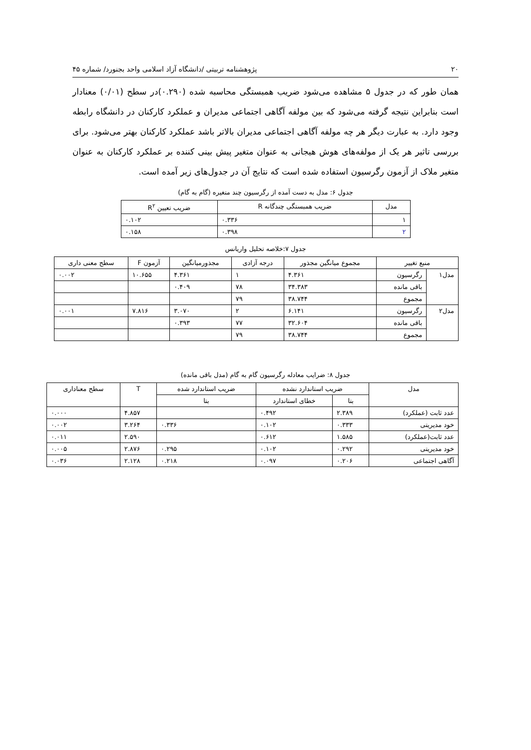۲۰ پژوهشنامه تربیتی /دانشگاه آزاد اسلامی واحد بجنورد/ شماره ۴۵
همان طور که در جدول ۵ مشاهده می‌شود ضریب همبستگی محاسبه شده (۰.۲۹۰)در سطح (۰/۰۱) معنادار است بنابراین نتیجه گرفته می‌شود که بین مولفه آگاهی اجتماعی مدیران و عملکرد کارکنان در دانشگاه رابطه وجود دارد. به عبارت دیگر هر چه مولفه آگاهی اجتماعی مدیران بالاتر باشد عملکرد کارکنان بهتر می‌شود. برای بررسی تاثیر هر یک از مولفه‌های هوش هیجانی به عنوان متغیر پیش بینی کننده بر عملکرد کارکنان به عنوان متغیر ملاک از آزمون رگرسیون استفاده شده است که نتایج آن در جدول‌های زیر آمده است.
جدول ۶: مدل به دست آمده از رگرسیون چند متغیره (گام به گام)
| مدل | ضریب همبستگی چندگانه R | ضریب تعیین R<sup>۲</sup> |
| --- | --- | --- |
| ۱ | ۰.۳۳۶ | ۰.۱۰۲ |
| ۲ | ۰.۳۹۸ | ۰.۱۵۸ |
جدول ۷:خلاصه تحلیل واریانس
| منبع تغییر | | مجموع میانگین مجذور | درجه آزادی | مجذورمیانگین | آزمون F | سطح معنی داری |
| --- | --- | --- | --- | --- | --- | --- |
| مدل۱ | رگرسیون | ۴.۳۶۱ | ۱ | ۴.۳۶۱ | ۱۰.۶۵۵ | ۰.۰۰۲ |
| | باقی مانده | ۳۴.۳۸۳ | ۷۸ | ۰.۴۰۹ | | |
| | مجموع | ۳۸.۷۴۴ | ۷۹ | | | |
| مدل۲ | رگرسیون | ۶.۱۴۱ | ۲ | ۳.۰۷۰ | ۷.۸۱۶ | ۰.۰۰۱ |
| | باقی مانده | ۳۲.۶۰۴ | ۷۷ | ۰.۳۹۳ | | |
| | مجموع | ۳۸.۷۴۴ | ۷۹ | | | |
جدول ۸: ضرایب معادله رگرسیون گام به گام (مدل باقی مانده)
| مدل | ضریب استاندارد نشده | | ضریب استاندارد شده | T | سطح معناداری |
| --- | --- | --- | --- | --- | --- |
| | بتا | خطای استاندارد | بتا | | |
| عدد ثابت (عملکرد) | ۲.۳۸۹ | ۰.۴۹۲ | | ۴.۸۵۷ | ۰.۰۰۰ |
| خود مدیریتی | ۰.۳۳۳ | ۰.۱۰۲ | ۰.۳۳۶ | ۳.۲۶۴ | ۰.۰۰۲ |
| عدد ثابت(عملکرد) | ۱.۵۸۵ | ۰.۶۱۲ | | ۲.۵۹۰ | ۰.۰۱۱ |
| خود مدیریتی | ۰.۲۹۲ | ۰.۱۰۲ | ۰.۲۹۵ | ۲.۸۷۶ | ۰.۰۰۵ |
| آگاهی اجتماعی | ۰.۲۰۶ | ۰.۰۹۷ | ۰.۲۱۸ | ۲.۱۲۸ | ۰.۰۳۶ |